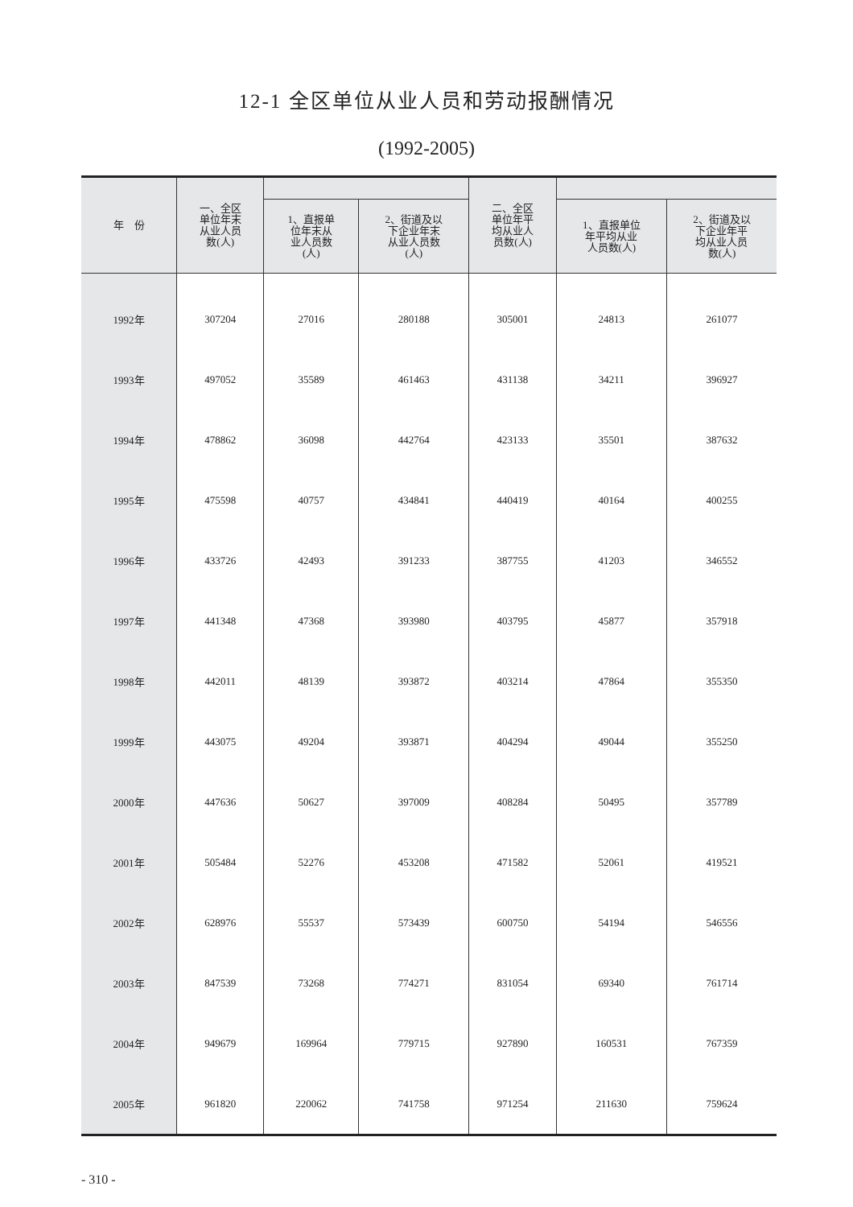12-1 全区单位从业人员和劳动报酬情况
(1992-2005)
| 年 份 | 一、全区 单位年末 从业人员 数(人) | | | 二、全区 单位年平 均从业人 员数(人) | | |
| --- | --- | --- | --- | --- | --- | --- |
| | | 1、直报单 位年末从 业人员数 (人) | 2、街道及以 下企业年末 从业人员数 (人) | | 1、直报单位 年平均从业 人员数(人) | 2、街道及以 下企业年平 均从业人员 数(人) |
| 1992年 | 307204 | 27016 | 280188 | 305001 | 24813 | 261077 |
| 1993年 | 497052 | 35589 | 461463 | 431138 | 34211 | 396927 |
| 1994年 | 478862 | 36098 | 442764 | 423133 | 35501 | 387632 |
| 1995年 | 475598 | 40757 | 434841 | 440419 | 40164 | 400255 |
| 1996年 | 433726 | 42493 | 391233 | 387755 | 41203 | 346552 |
| 1997年 | 441348 | 47368 | 393980 | 403795 | 45877 | 357918 |
| 1998年 | 442011 | 48139 | 393872 | 403214 | 47864 | 355350 |
| 1999年 | 443075 | 49204 | 393871 | 404294 | 49044 | 355250 |
| 2000年 | 447636 | 50627 | 397009 | 408284 | 50495 | 357789 |
| 2001年 | 505484 | 52276 | 453208 | 471582 | 52061 | 419521 |
| 2002年 | 628976 | 55537 | 573439 | 600750 | 54194 | 546556 |
| 2003年 | 847539 | 73268 | 774271 | 831054 | 69340 | 761714 |
| 2004年 | 949679 | 169964 | 779715 | 927890 | 160531 | 767359 |
| 2005年 | 961820 | 220062 | 741758 | 971254 | 211630 | 759624 |
- 310 -